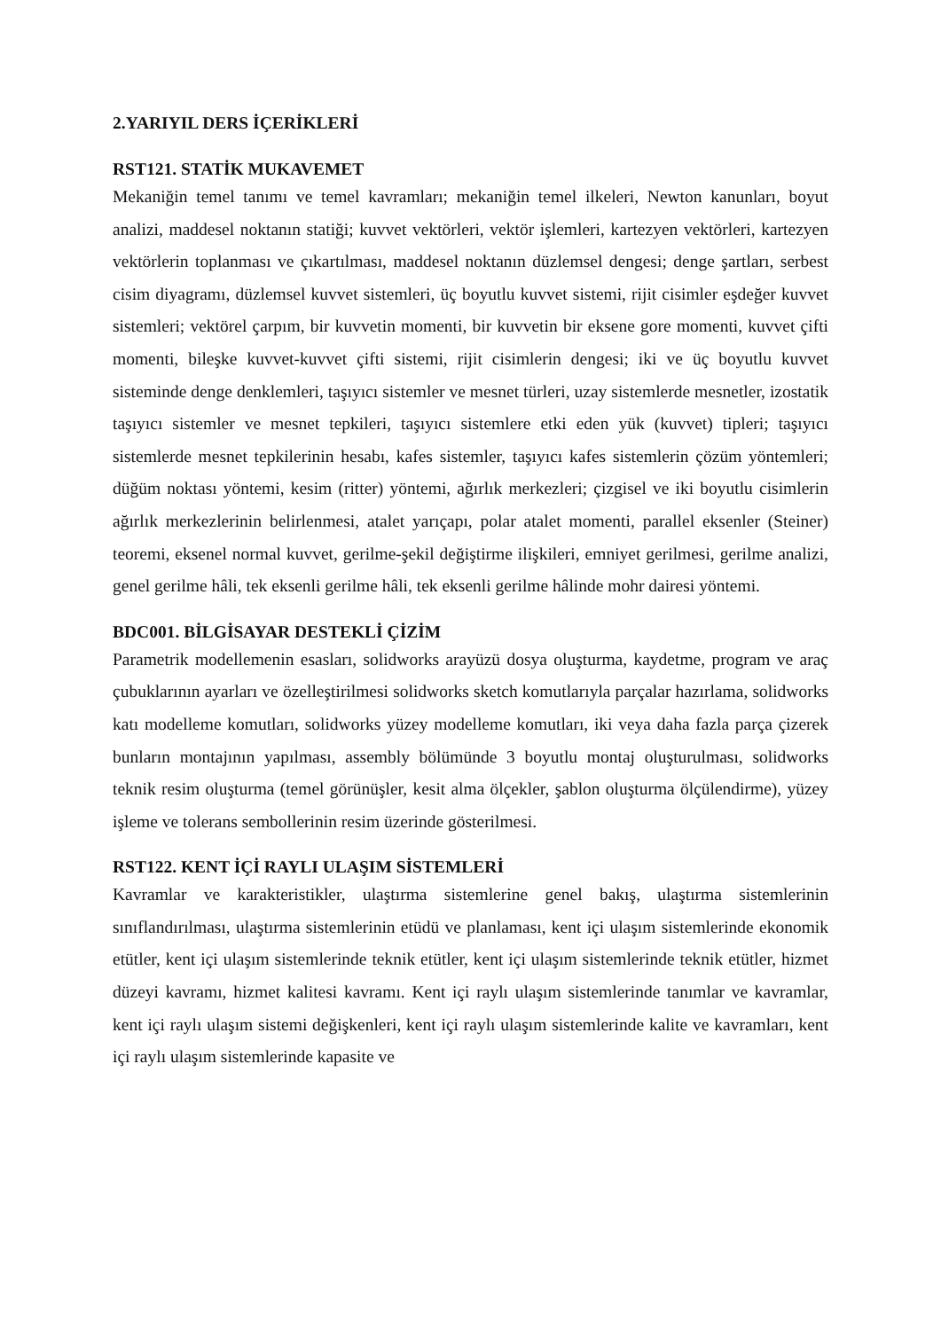2.YARIYIL DERS İÇERİKLERİ
RST121. STATİK MUKAVEMET
Mekaniğin temel tanımı ve temel kavramları; mekaniğin temel ilkeleri, Newton kanunları, boyut analizi, maddesel noktanın statiği; kuvvet vektörleri, vektör işlemleri, kartezyen vektörleri, kartezyen vektörlerin toplanması ve çıkartılması, maddesel noktanın düzlemsel dengesi; denge şartları, serbest cisim diyagramı, düzlemsel kuvvet sistemleri, üç boyutlu kuvvet sistemi, rijit cisimler eşdeğer kuvvet sistemleri; vektörel çarpım, bir kuvvetin momenti, bir kuvvetin bir eksene gore momenti, kuvvet çifti momenti, bileşke kuvvet-kuvvet çifti sistemi, rijit cisimlerin dengesi; iki ve üç boyutlu kuvvet sisteminde denge denklemleri, taşıyıcı sistemler ve mesnet türleri, uzay sistemlerde mesnetler, izostatik taşıyıcı sistemler ve mesnet tepkileri, taşıyıcı sistemlere etki eden yük (kuvvet) tipleri; taşıyıcı sistemlerde mesnet tepkilerinin hesabı, kafes sistemler, taşıyıcı kafes sistemlerin çözüm yöntemleri; düğüm noktası yöntemi, kesim (ritter) yöntemi, ağırlık merkezleri; çizgisel ve iki boyutlu cisimlerin ağırlık merkezlerinin belirlenmesi, atalet yarıçapı, polar atalet momenti, parallel eksenler (Steiner) teoremi, eksenel normal kuvvet, gerilme-şekil değiştirme ilişkileri, emniyet gerilmesi, gerilme analizi, genel gerilme hâli, tek eksenli gerilme hâli, tek eksenli gerilme hâlinde mohr dairesi yöntemi.
BDC001. BİLGİSAYAR DESTEKLİ ÇİZİM
Parametrik modellemenin esasları, solidworks arayüzü dosya oluşturma, kaydetme, program ve araç çubuklarının ayarları ve özelleştirilmesi solidworks sketch komutlarıyla parçalar hazırlama, solidworks katı modelleme komutları, solidworks yüzey modelleme komutları, iki veya daha fazla parça çizerek bunların montajının yapılması, assembly bölümünde 3 boyutlu montaj oluşturulması, solidworks teknik resim oluşturma (temel görünüşler, kesit alma ölçekler, şablon oluşturma ölçülendirme), yüzey işleme ve tolerans sembollerinin resim üzerinde gösterilmesi.
RST122. KENT İÇİ RAYLI ULAŞIM SİSTEMLERİ
Kavramlar ve karakteristikler, ulaştırma sistemlerine genel bakış, ulaştırma sistemlerinin sınıflandırılması, ulaştırma sistemlerinin etüdü ve planlaması, kent içi ulaşım sistemlerinde ekonomik etütler, kent içi ulaşım sistemlerinde teknik etütler, kent içi ulaşım sistemlerinde teknik etütler, hizmet düzeyi kavramı, hizmet kalitesi kavramı. Kent içi raylı ulaşım sistemlerinde tanımlar ve kavramlar, kent içi raylı ulaşım sistemi değişkenleri, kent içi raylı ulaşım sistemlerinde kalite ve kavramları, kent içi raylı ulaşım sistemlerinde kapasite ve